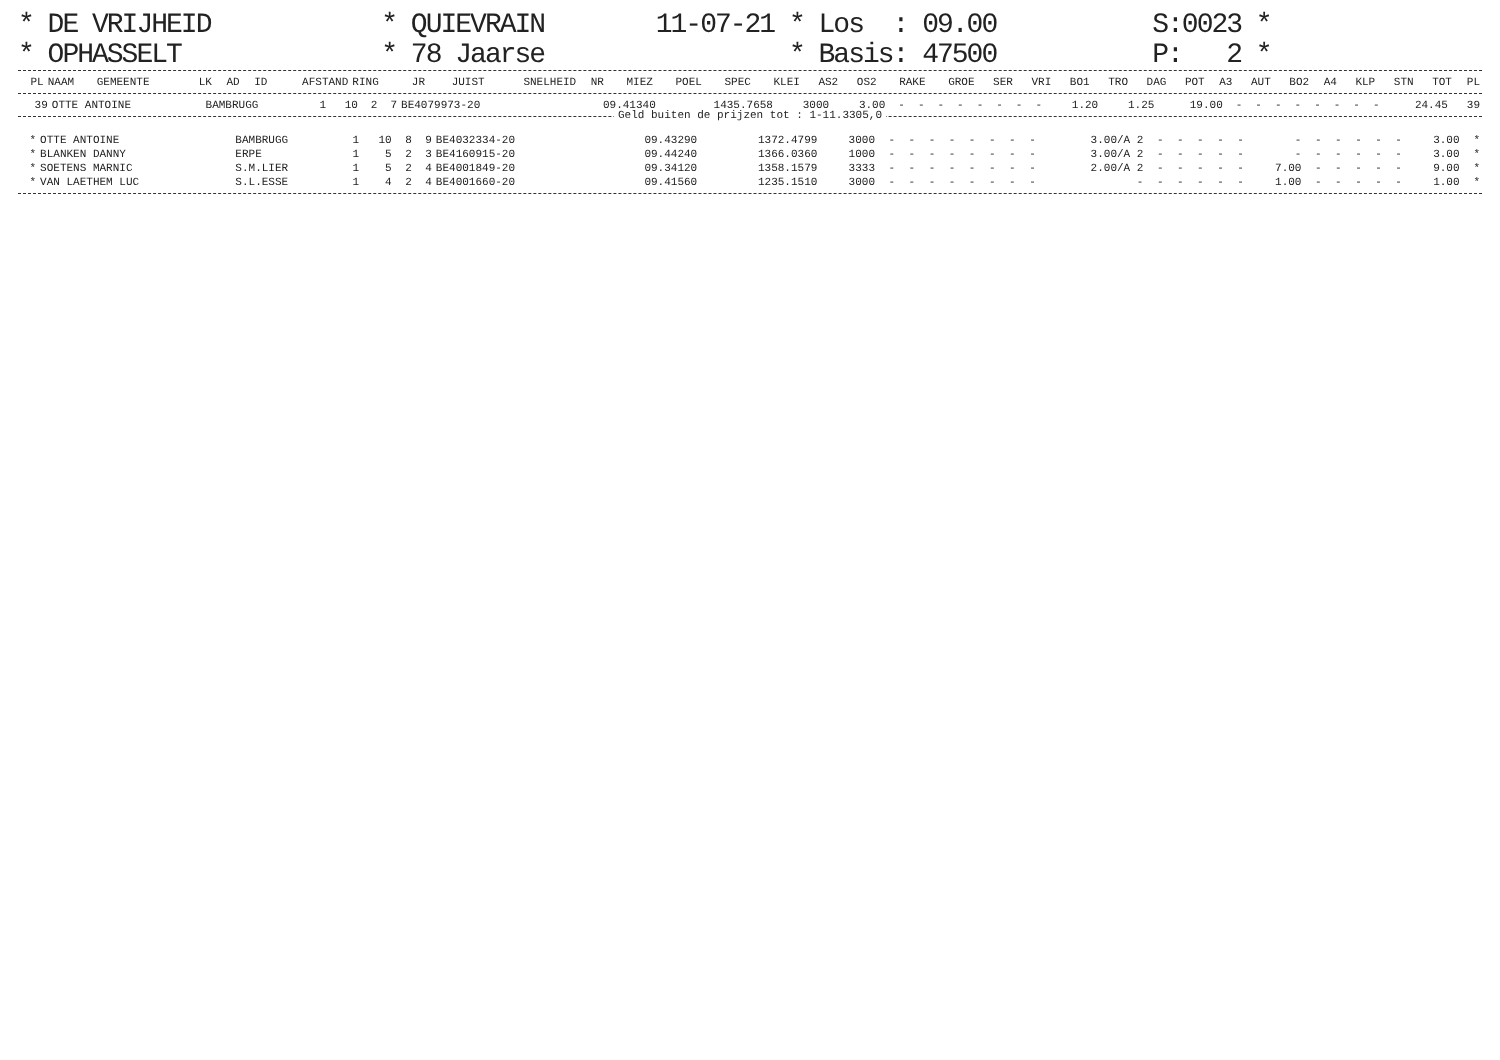| * DE VRIJHEID | * QUIEVRAIN | 11-07-21 * Los : 09.00 | S:0023 * |
| * OPHASSELT | * 78 Jaarse | * Basis: 47500 | P: 2 * |
| PL | NAAM | GEMEENTE | LK | AD | ID | AFSTAND | RING | JR | JUIST | SNELHEID | NR | MIEZ | POEL | SPEC | KLEI | AS2 | OS2 | RAKE | GROE | SER | VRI | BO1 | TRO | DAG | POT | A3 | AUT | BO2 | A4 | KLP | STN | TOT | PL |
| --- | --- | --- | --- | --- | --- | --- | --- | --- | --- | --- | --- | --- | --- | --- | --- | --- | --- | --- | --- | --- | --- | --- | --- | --- | --- | --- | --- | --- | --- | --- | --- | --- | --- |
| 39 | OTTE ANTOINE | BAMBRUGG | 1 | 10 | 2 | 7 | BE4079973-20 | 09.41340 | 1435.7658 | 3000 | 3.00 | - | - | - | - | - | - | - | - | 1.20 | 1.25 | 19.00 | - | - | - | - | - | - | - | - | 24.45 | 39 |
Geld buiten de prijzen tot : 1-11.3305,0
| * | OTTE ANTOINE | BAMBRUGG | 1 | 10 | 8 | 9 | BE4032334-20 | 09.43290 | 1372.4799 | 3000 | - | - | - | - | - | - | - | - | 3.00/A 2 | - | - | - | - | - | - | - | - | - | - | - | 3.00 | * |
| * | BLANKEN DANNY | ERPE | 1 | 5 | 2 | 3 | BE4160915-20 | 09.44240 | 1366.0360 | 1000 | - | - | - | - | - | - | - | - | 3.00/A 2 | - | - | - | - | - | - | - | - | - | - | - | 3.00 | * |
| * | SOETENS MARNIC | S.M.LIER | 1 | 5 | 2 | 4 | BE4001849-20 | 09.34120 | 1358.1579 | 3333 | - | - | - | - | - | - | - | - | 2.00/A 2 | - | - | - | - | - | 7.00 | - | - | - | - | - | 9.00 | * |
| * | VAN LAETHEM LUC | S.L.ESSE | 1 | 4 | 2 | 4 | BE4001660-20 | 09.41560 | 1235.1510 | 3000 | - | - | - | - | - | - | - | - | - | - | - | - | - | - | 1.00 | - | - | - | - | - | 1.00 | * |